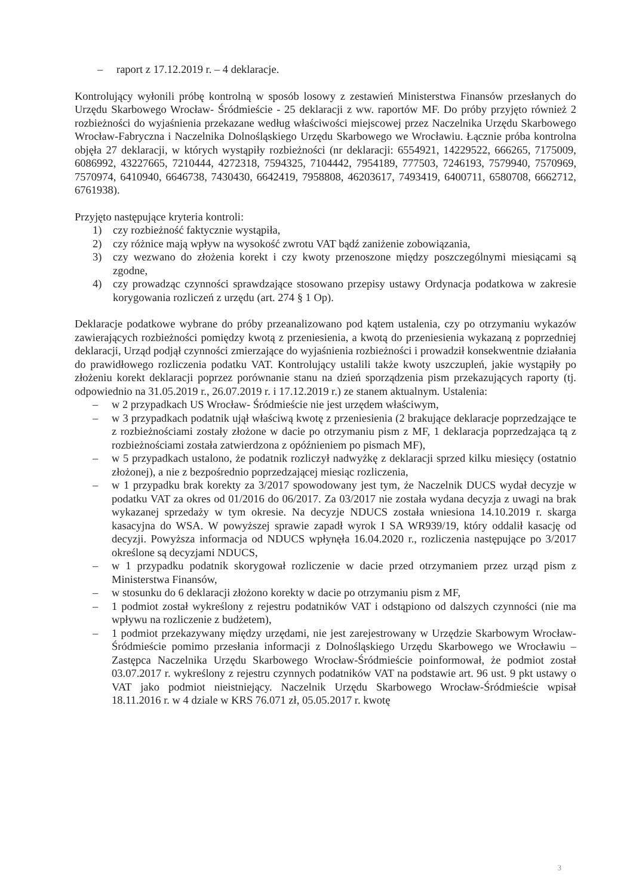– raport z 17.12.2019 r. – 4 deklaracje.
Kontrolujący wyłonili próbę kontrolną w sposób losowy z zestawień Ministerstwa Finansów przesłanych do Urzędu Skarbowego Wrocław- Śródmieście - 25 deklaracji z ww. raportów MF. Do próby przyjęto również 2 rozbieżności do wyjaśnienia przekazane według właściwości miejscowej przez Naczelnika Urzędu Skarbowego Wrocław-Fabryczna i Naczelnika Dolnośląskiego Urzędu Skarbowego we Wrocławiu. Łącznie próba kontrolna objęła 27 deklaracji, w których wystąpiły rozbieżności (nr deklaracji: 6554921, 14229522, 666265, 7175009, 6086992, 43227665, 7210444, 4272318, 7594325, 7104442, 7954189, 777503, 7246193, 7579940, 7570969, 7570974, 6410940, 6646738, 7430430, 6642419, 7958808, 46203617, 7493419, 6400711, 6580708, 6662712, 6761938).
Przyjęto następujące kryteria kontroli:
1) czy rozbieżność faktycznie wystąpiła,
2) czy różnice mają wpływ na wysokość zwrotu VAT bądź zaniżenie zobowiązania,
3) czy wezwano do złożenia korekt i czy kwoty przenoszone między poszczególnymi miesiącami są zgodne,
4) czy prowadząc czynności sprawdzające stosowano przepisy ustawy Ordynacja podatkowa w zakresie korygowania rozliczeń z urzędu (art. 274 § 1 Op).
Deklaracje podatkowe wybrane do próby przeanalizowano pod kątem ustalenia, czy po otrzymaniu wykazów zawierających rozbieżności pomiędzy kwotą z przeniesienia, a kwotą do przeniesienia wykazaną z poprzedniej deklaracji, Urząd podjął czynności zmierzające do wyjaśnienia rozbieżności i prowadził konsekwentnie działania do prawidłowego rozliczenia podatku VAT. Kontrolujący ustalili także kwoty uszczupleń, jakie wystąpiły po złożeniu korekt deklaracji poprzez porównanie stanu na dzień sporządzenia pism przekazujących raporty (tj. odpowiednio na 31.05.2019 r., 26.07.2019 r. i 17.12.2019 r.) ze stanem aktualnym. Ustalenia:
– w 2 przypadkach US Wrocław- Śródmieście nie jest urzędem właściwym,
– w 3 przypadkach podatnik ujął właściwą kwotę z przeniesienia (2 brakujące deklaracje poprzedzające te z rozbieżnościami zostały złożone w dacie po otrzymaniu pism z MF, 1 deklaracja poprzedzająca tą z rozbieżnościami została zatwierdzona z opóźnieniem po pismach MF),
– w 5 przypadkach ustalono, że podatnik rozliczył nadwyżkę z deklaracji sprzed kilku miesięcy (ostatnio złożonej), a nie z bezpośrednio poprzedzającej miesiąc rozliczenia,
– w 1 przypadku brak korekty za 3/2017 spowodowany jest tym, że Naczelnik DUCS wydał decyzje w podatku VAT za okres od 01/2016 do 06/2017. Za 03/2017 nie została wydana decyzja z uwagi na brak wykazanej sprzedaży w tym okresie. Na decyzje NDUCS została wniesiona 14.10.2019 r. skarga kasacyjna do WSA. W powyższej sprawie zapadł wyrok I SA WR939/19, który oddalił kasację od decyzji. Powyższa informacja od NDUCS wpłynęła 16.04.2020 r., rozliczenia następujące po 3/2017 określone są decyzjami NDUCS,
– w 1 przypadku podatnik skorygował rozliczenie w dacie przed otrzymaniem przez urząd pism z Ministerstwa Finansów,
– w stosunku do 6 deklaracji złożono korekty w dacie po otrzymaniu pism z MF,
– 1 podmiot został wykreślony z rejestru podatników VAT i odstąpiono od dalszych czynności (nie ma wpływu na rozliczenie z budżetem),
– 1 podmiot przekazywany między urzędami, nie jest zarejestrowany w Urzędzie Skarbowym Wrocław-Śródmieście pomimo przesłania informacji z Dolnośląskiego Urzędu Skarbowego we Wrocławiu – Zastępca Naczelnika Urzędu Skarbowego Wrocław-Śródmieście poinformował, że podmiot został 03.07.2017 r. wykreślony z rejestru czynnych podatników VAT na podstawie art. 96 ust. 9 pkt ustawy o VAT jako podmiot nieistniejący. Naczelnik Urzędu Skarbowego Wrocław-Śródmieście wpisał 18.11.2016 r. w 4 dziale w KRS 76.071 zł, 05.05.2017 r. kwotę
3